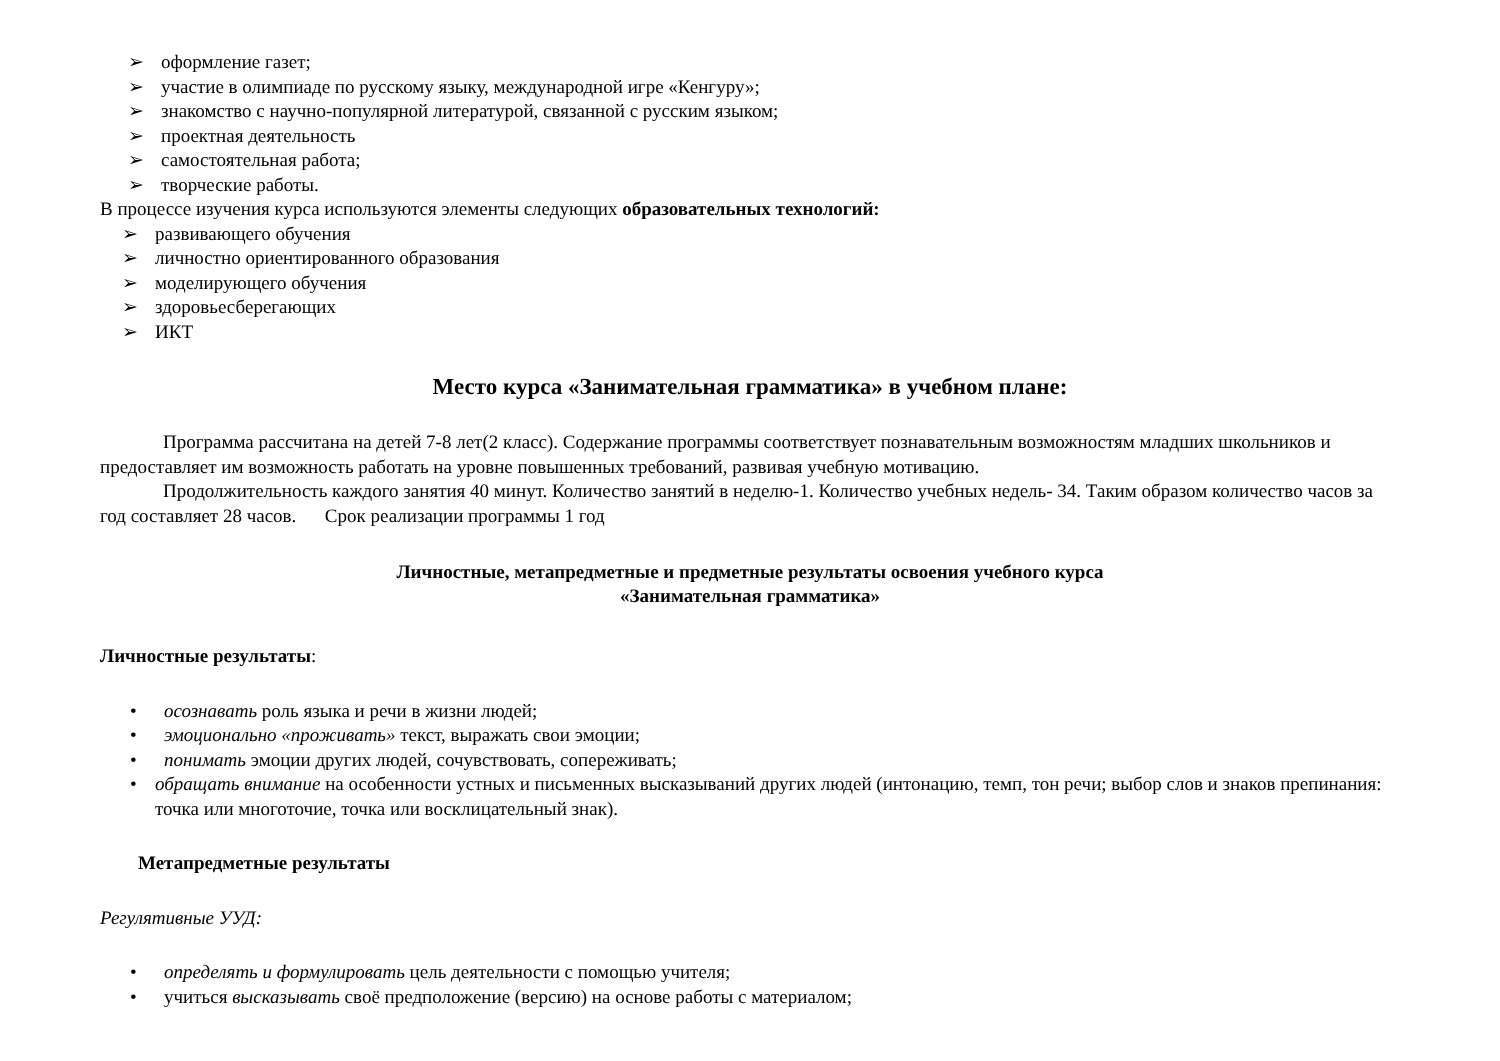➢ оформление газет;
➢ участие в олимпиаде по русскому языку, международной игре «Кенгуру»;
➢ знакомство с научно-популярной литературой, связанной с русским языком;
➢ проектная деятельность
➢ самостоятельная работа;
➢ творческие работы.
В процессе изучения курса используются элементы следующих образовательных технологий:
➢ развивающего обучения
➢ личностно ориентированного образования
➢ моделирующего обучения
➢ здоровьесберегающих
➢ ИКТ
Место курса «Занимательная грамматика» в учебном плане:
Программа рассчитана на детей 7-8 лет(2 класс). Содержание программы соответствует познавательным возможностям младших школьников и предоставляет им возможность работать на уровне повышенных требований, развивая учебную мотивацию.
Продолжительность каждого занятия 40 минут. Количество занятий в неделю-1. Количество учебных недель- 34. Таким образом количество часов за год составляет 28 часов. Срок реализации программы 1 год
Личностные, метапредметные и предметные результаты освоения учебного курса
«Занимательная грамматика»
Личностные результаты:
• осознавать роль языка и речи в жизни людей;
• эмоционально «проживать» текст, выражать свои эмоции;
• понимать эмоции других людей, сочувствовать, сопереживать;
• обращать внимание на особенности устных и письменных высказываний других людей (интонацию, темп, тон речи; выбор слов и знаков препинания: точка или многоточие, точка или восклицательный знак).
Метапредметные результаты
Регулятивные УУД:
• определять и формулировать цель деятельности с помощью учителя;
• учиться высказывать своё предположение (версию) на основе работы с материалом;